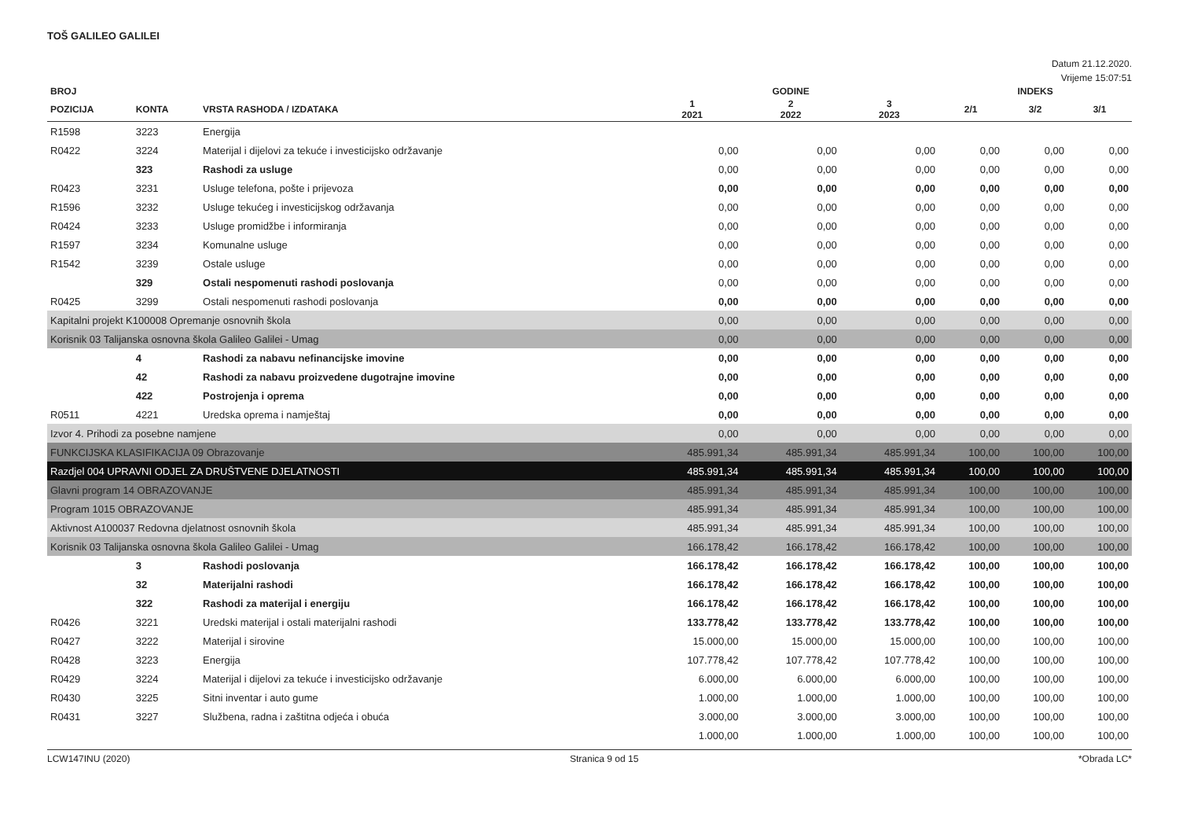TOŠ GALILEO GALILEI
Datum 21.12.2020.
Vrijeme 15:07:51
| BROJ | | | GODINE | | | INDEKS | | |
| --- | --- | --- | --- | --- | --- | --- | --- | --- |
| POZICIJA | KONTA | VRSTA RASHODA / IZDATAKA | 1 2021 | 2 2022 | 3 2023 | 2/1 | 3/2 | 3/1 |
| R1598 | 3223 | Energija | | | | | | |
| R0422 | 3224 | Materijal i dijelovi za tekuće i investicijsko održavanje | 0,00 | 0,00 | 0,00 | 0,00 | 0,00 | 0,00 |
| | 323 | Rashodi za usluge | 0,00 | 0,00 | 0,00 | 0,00 | 0,00 | 0,00 |
| R0423 | 3231 | Usluge telefona, pošte i prijevoza | 0,00 | 0,00 | 0,00 | 0,00 | 0,00 | 0,00 |
| R1596 | 3232 | Usluge tekućeg i investicijskog održavanja | 0,00 | 0,00 | 0,00 | 0,00 | 0,00 | 0,00 |
| R0424 | 3233 | Usluge promidžbe i informiranja | 0,00 | 0,00 | 0,00 | 0,00 | 0,00 | 0,00 |
| R1597 | 3234 | Komunalne usluge | 0,00 | 0,00 | 0,00 | 0,00 | 0,00 | 0,00 |
| R1542 | 3239 | Ostale usluge | 0,00 | 0,00 | 0,00 | 0,00 | 0,00 | 0,00 |
| | 329 | Ostali nespomenuti rashodi poslovanja | 0,00 | 0,00 | 0,00 | 0,00 | 0,00 | 0,00 |
| R0425 | 3299 | Ostali nespomenuti rashodi poslovanja | 0,00 | 0,00 | 0,00 | 0,00 | 0,00 | 0,00 |
| Kapitalni projekt K100008 Opremanje osnovnih škola | | | 0,00 | 0,00 | 0,00 | 0,00 | 0,00 | 0,00 |
| Korisnik 03 Talijanska osnovna škola Galileo Galilei - Umag | | | 0,00 | 0,00 | 0,00 | 0,00 | 0,00 | 0,00 |
| | 4 | Rashodi za nabavu nefinancijske imovine | 0,00 | 0,00 | 0,00 | 0,00 | 0,00 | 0,00 |
| | 42 | Rashodi za nabavu proizvedene dugotrajne imovine | 0,00 | 0,00 | 0,00 | 0,00 | 0,00 | 0,00 |
| | 422 | Postrojenja i oprema | 0,00 | 0,00 | 0,00 | 0,00 | 0,00 | 0,00 |
| R0511 | 4221 | Uredska oprema i namještaj | 0,00 | 0,00 | 0,00 | 0,00 | 0,00 | 0,00 |
| Izvor 4. Prihodi za posebne namjene | | | 0,00 | 0,00 | 0,00 | 0,00 | 0,00 | 0,00 |
| FUNKCIJSKA KLASIFIKACIJA 09 Obrazovanje | | | 485.991,34 | 485.991,34 | 485.991,34 | 100,00 | 100,00 | 100,00 |
| Razdjel 004 UPRAVNI ODJEL ZA DRUŠTVENE DJELATNOSTI | | | 485.991,34 | 485.991,34 | 485.991,34 | 100,00 | 100,00 | 100,00 |
| Glavni program 14 OBRAZOVANJE | | | 485.991,34 | 485.991,34 | 485.991,34 | 100,00 | 100,00 | 100,00 |
| Program 1015 OBRAZOVANJE | | | 485.991,34 | 485.991,34 | 485.991,34 | 100,00 | 100,00 | 100,00 |
| Aktivnost A100037 Redovna djelatnost osnovnih škola | | | 485.991,34 | 485.991,34 | 485.991,34 | 100,00 | 100,00 | 100,00 |
| Korisnik 03 Talijanska osnovna škola Galileo Galilei - Umag | | | 166.178,42 | 166.178,42 | 166.178,42 | 100,00 | 100,00 | 100,00 |
| | 3 | Rashodi poslovanja | 166.178,42 | 166.178,42 | 166.178,42 | 100,00 | 100,00 | 100,00 |
| | 32 | Materijalni rashodi | 166.178,42 | 166.178,42 | 166.178,42 | 100,00 | 100,00 | 100,00 |
| | 322 | Rashodi za materijal i energiju | 166.178,42 | 166.178,42 | 166.178,42 | 100,00 | 100,00 | 100,00 |
| R0426 | 3221 | Uredski materijal i ostali materijalni rashodi | 133.778,42 | 133.778,42 | 133.778,42 | 100,00 | 100,00 | 100,00 |
| R0427 | 3222 | Materijal i sirovine | 15.000,00 | 15.000,00 | 15.000,00 | 100,00 | 100,00 | 100,00 |
| R0428 | 3223 | Energija | 107.778,42 | 107.778,42 | 107.778,42 | 100,00 | 100,00 | 100,00 |
| R0429 | 3224 | Materijal i dijelovi za tekuće i investicijsko održavanje | 6.000,00 | 6.000,00 | 6.000,00 | 100,00 | 100,00 | 100,00 |
| R0430 | 3225 | Sitni inventar i auto gume | 1.000,00 | 1.000,00 | 1.000,00 | 100,00 | 100,00 | 100,00 |
| R0431 | 3227 | Službena, radna i zaštitna odjeća i obuća | 3.000,00 | 3.000,00 | 3.000,00 | 100,00 | 100,00 | 100,00 |
| | | | 1.000,00 | 1.000,00 | 1.000,00 | 100,00 | 100,00 | 100,00 |
LCW147INU (2020) Stranica 9 od 15 *Obrada LC*